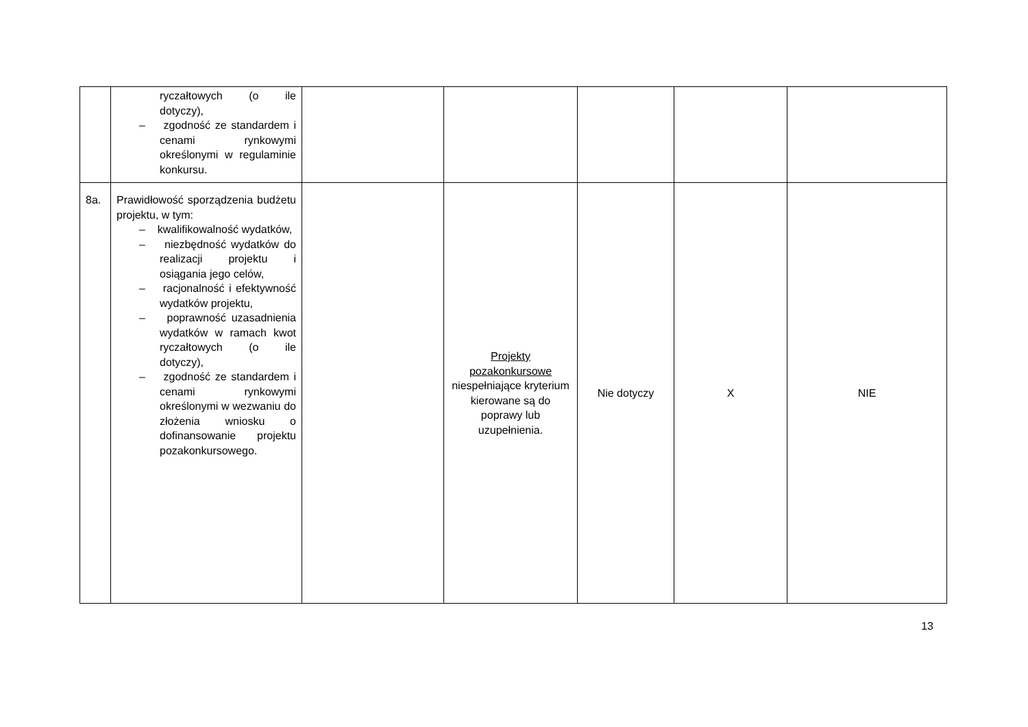| | ryczałtowych (o ile dotyczy), – zgodność ze standardem i cenami rynkowymi określonymi w regulaminie konkursu. | | | | | |
| 8a. | Prawidłowość sporządzenia budżetu projektu, w tym: – kwalifikowalność wydatków, – niezbędność wydatków do realizacji projektu i osiągania jego celów, – racjonalność i efektywność wydatków projektu, – poprawność uzasadnienia wydatków w ramach kwot ryczałtowych (o ile dotyczy), – zgodność ze standardem i cenami rynkowymi określonymi w wezwaniu do złożenia wniosku o dofinansowanie projektu pozakonkursowego. | | Projekty pozakonkursowe niespełniające kryterium kierowane są do poprawy lub uzupełnienia. | Nie dotyczy | X | NIE |
13